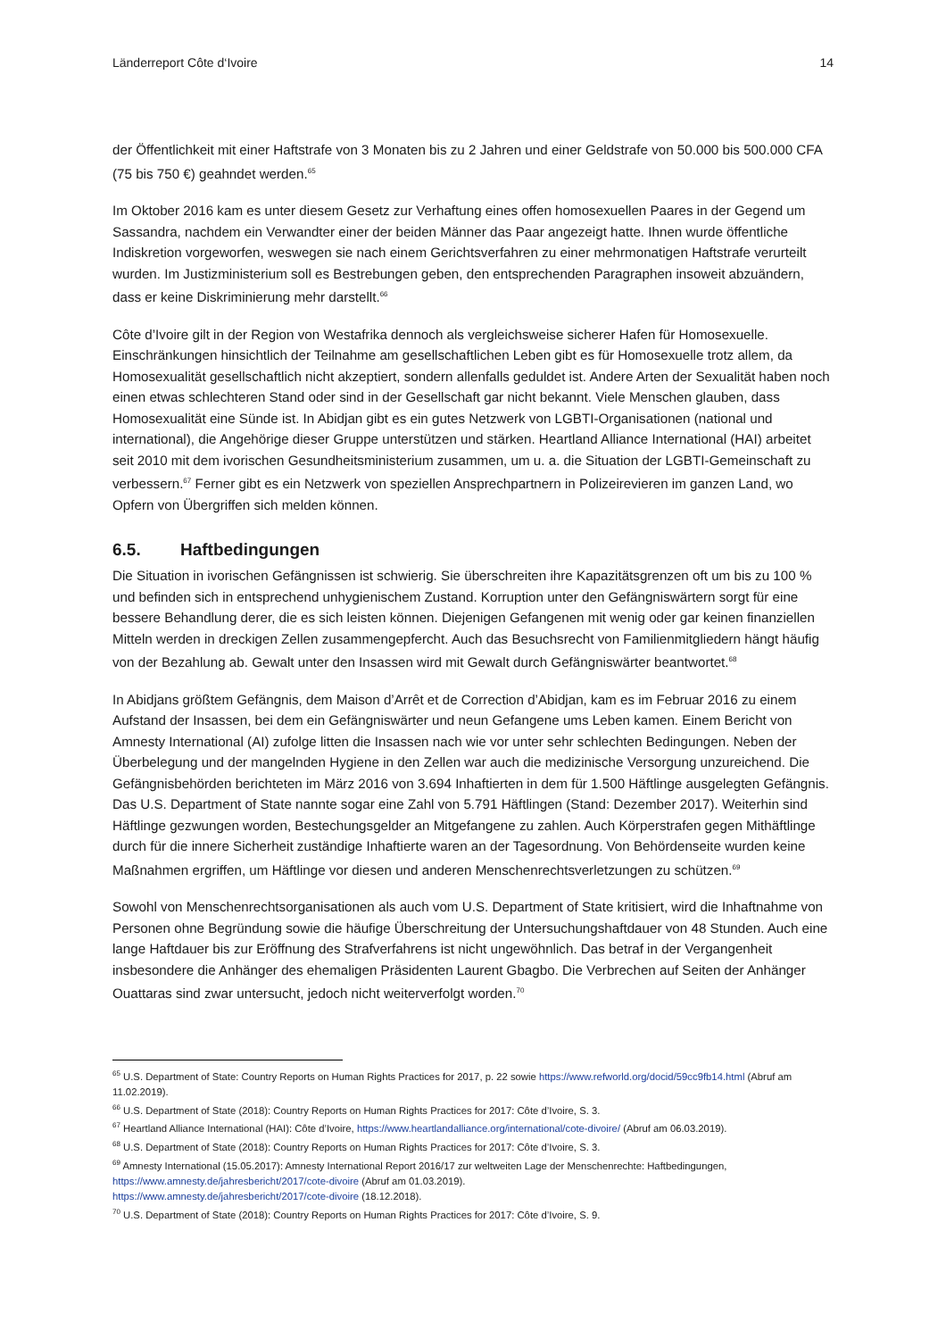Länderreport Côte d‘Ivoire 14
der Öffentlichkeit mit einer Haftstrafe von 3 Monaten bis zu 2 Jahren und einer Geldstrafe von 50.000 bis 500.000 CFA (75 bis 750 €) geahndet werden.<sup>65</sup>
Im Oktober 2016 kam es unter diesem Gesetz zur Verhaftung eines offen homosexuellen Paares in der Gegend um Sassandra, nachdem ein Verwandter einer der beiden Männer das Paar angezeigt hatte. Ihnen wurde öffentliche Indiskretion vorgeworfen, weswegen sie nach einem Gerichtsverfahren zu einer mehrmonatigen Haftstrafe verurteilt wurden. Im Justizministerium soll es Bestrebungen geben, den entsprechenden Paragraphen insoweit abzuändern, dass er keine Diskriminierung mehr darstellt.<sup>66</sup>
Côte d’Ivoire gilt in der Region von Westafrika dennoch als vergleichsweise sicherer Hafen für Homosexuelle. Einschränkungen hinsichtlich der Teilnahme am gesellschaftlichen Leben gibt es für Homosexuelle trotz allem, da Homosexualität gesellschaftlich nicht akzeptiert, sondern allenfalls geduldet ist. Andere Arten der Sexualität haben noch einen etwas schlechteren Stand oder sind in der Gesellschaft gar nicht bekannt. Viele Menschen glauben, dass Homosexualität eine Sünde ist. In Abidjan gibt es ein gutes Netzwerk von LGBTI-Organisationen (national und international), die Angehörige dieser Gruppe unterstützen und stärken. Heartland Alliance International (HAI) arbeitet seit 2010 mit dem ivorischen Gesundheitsministerium zusammen, um u. a. die Situation der LGBTI-Gemeinschaft zu verbessern.<sup>67</sup> Ferner gibt es ein Netzwerk von speziellen Ansprechpartnern in Polizeirevieren im ganzen Land, wo Opfern von Übergriffen sich melden können.
6.5. Haftbedingungen
Die Situation in ivorischen Gefängnissen ist schwierig. Sie überschreiten ihre Kapazitätsgrenzen oft um bis zu 100 % und befinden sich in entsprechend unhygienischem Zustand. Korruption unter den Gefängniswärtern sorgt für eine bessere Behandlung derer, die es sich leisten können. Diejenigen Gefangenen mit wenig oder gar keinen finanziellen Mitteln werden in dreckigen Zellen zusammengepfercht. Auch das Besuchsrecht von Familienmitgliedern hängt häufig von der Bezahlung ab. Gewalt unter den Insassen wird mit Gewalt durch Gefängniswärter beantwortet.<sup>68</sup>
In Abidjans größtem Gefängnis, dem Maison d’Arrêt et de Correction d’Abidjan, kam es im Februar 2016 zu einem Aufstand der Insassen, bei dem ein Gefängniswärter und neun Gefangene ums Leben kamen. Einem Bericht von Amnesty International (AI) zufolge litten die Insassen nach wie vor unter sehr schlechten Bedingungen. Neben der Überbelegung und der mangelnden Hygiene in den Zellen war auch die medizinische Versorgung unzureichend. Die Gefängnisbehörden berichteten im März 2016 von 3.694 Inhaftierten in dem für 1.500 Häftlinge ausgelegten Gefängnis. Das U.S. Department of State nannte sogar eine Zahl von 5.791 Häftlingen (Stand: Dezember 2017). Weiterhin sind Häftlinge gezwungen worden, Bestechungsgelder an Mitgefangene zu zahlen. Auch Körperstrafen gegen Mithäftlinge durch für die innere Sicherheit zuständige Inhaftierte waren an der Tagesordnung. Von Behördenseite wurden keine Maßnahmen ergriffen, um Häftlinge vor diesen und anderen Menschenrechtsverletzungen zu schützen.<sup>69</sup>
Sowohl von Menschenrechtsorganisationen als auch vom U.S. Department of State kritisiert, wird die Inhaftnahme von Personen ohne Begründung sowie die häufige Überschreitung der Untersuchungshaftdauer von 48 Stunden. Auch eine lange Haftdauer bis zur Eröffnung des Strafverfahrens ist nicht ungewöhnlich. Das betraf in der Vergangenheit insbesondere die Anhänger des ehemaligen Präsidenten Laurent Gbagbo. Die Verbrechen auf Seiten der Anhänger Ouattaras sind zwar untersucht, jedoch nicht weiterverfolgt worden.<sup>70</sup>
<sup>65</sup> U.S. Department of State: Country Reports on Human Rights Practices for 2017, p. 22 sowie https://www.refworld.org/docid/59cc9fb14.html (Abruf am 11.02.2019).
<sup>66</sup> U.S. Department of State (2018): Country Reports on Human Rights Practices for 2017: Côte d’Ivoire, S. 3.
<sup>67</sup> Heartland Alliance International (HAI): Côte d’Ivoire, https://www.heartlandalliance.org/international/cote-divoire/ (Abruf am 06.03.2019).
<sup>68</sup> U.S. Department of State (2018): Country Reports on Human Rights Practices for 2017: Côte d’Ivoire, S. 3.
<sup>69</sup> Amnesty International (15.05.2017): Amnesty International Report 2016/17 zur weltweiten Lage der Menschenrechte: Haftbedingungen, https://www.amnesty.de/jahresbericht/2017/cote-divoire (Abruf am 01.03.2019).
https://www.amnesty.de/jahresbericht/2017/cote-divoire (18.12.2018).
<sup>70</sup> U.S. Department of State (2018): Country Reports on Human Rights Practices for 2017: Côte d’Ivoire, S. 9.